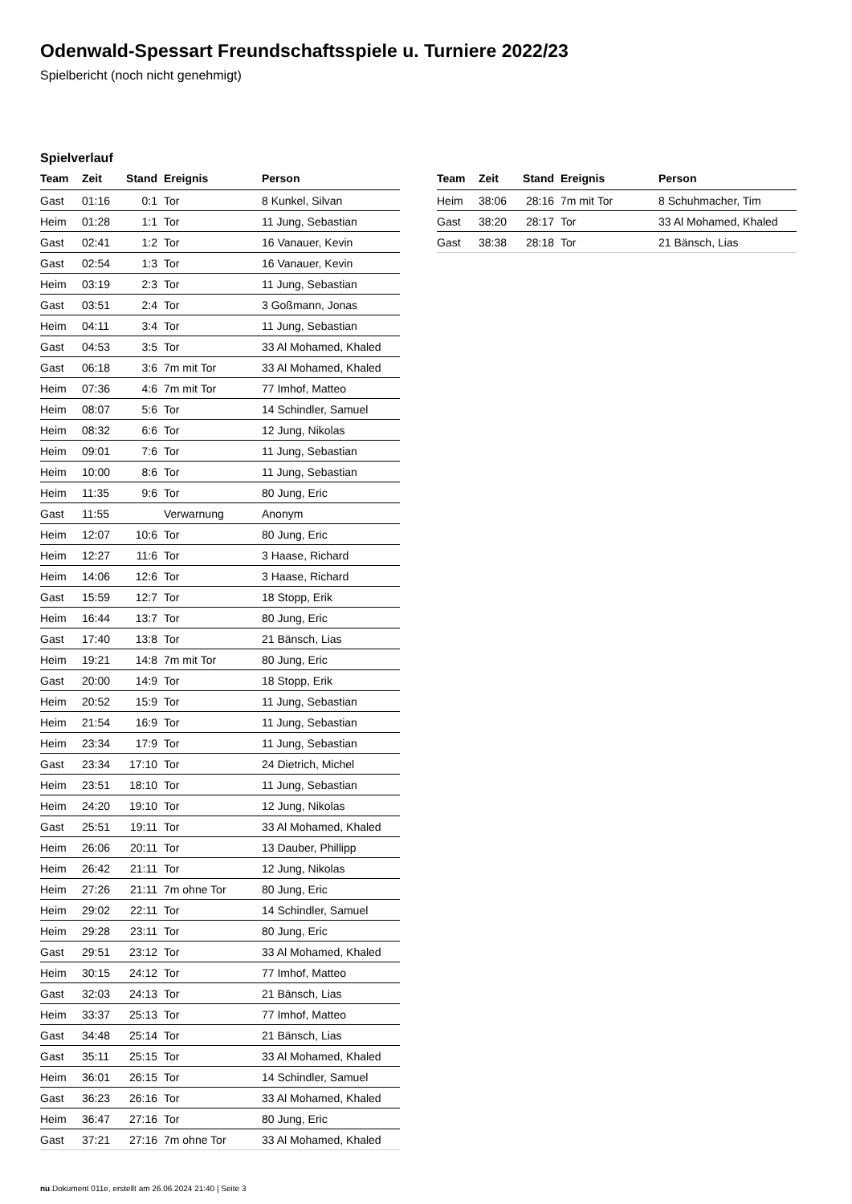Odenwald-Spessart Freundschaftsspiele u. Turniere 2022/23
Spielbericht (noch nicht genehmigt)
Spielverlauf
| Team | Zeit | Stand | Ereignis | Person |
| --- | --- | --- | --- | --- |
| Gast | 01:16 | 0:1 | Tor | 8 Kunkel, Silvan |
| Heim | 01:28 | 1:1 | Tor | 11 Jung, Sebastian |
| Gast | 02:41 | 1:2 | Tor | 16 Vanauer, Kevin |
| Gast | 02:54 | 1:3 | Tor | 16 Vanauer, Kevin |
| Heim | 03:19 | 2:3 | Tor | 11 Jung, Sebastian |
| Gast | 03:51 | 2:4 | Tor | 3 Goßmann, Jonas |
| Heim | 04:11 | 3:4 | Tor | 11 Jung, Sebastian |
| Gast | 04:53 | 3:5 | Tor | 33 Al Mohamed, Khaled |
| Gast | 06:18 | 3:6 | 7m mit Tor | 33 Al Mohamed, Khaled |
| Heim | 07:36 | 4:6 | 7m mit Tor | 77 Imhof, Matteo |
| Heim | 08:07 | 5:6 | Tor | 14 Schindler, Samuel |
| Heim | 08:32 | 6:6 | Tor | 12 Jung, Nikolas |
| Heim | 09:01 | 7:6 | Tor | 11 Jung, Sebastian |
| Heim | 10:00 | 8:6 | Tor | 11 Jung, Sebastian |
| Heim | 11:35 | 9:6 | Tor | 80 Jung, Eric |
| Gast | 11:55 | | Verwarnung | Anonym |
| Heim | 12:07 | 10:6 | Tor | 80 Jung, Eric |
| Heim | 12:27 | 11:6 | Tor | 3 Haase, Richard |
| Heim | 14:06 | 12:6 | Tor | 3 Haase, Richard |
| Gast | 15:59 | 12:7 | Tor | 18 Stopp, Erik |
| Heim | 16:44 | 13:7 | Tor | 80 Jung, Eric |
| Gast | 17:40 | 13:8 | Tor | 21 Bänsch, Lias |
| Heim | 19:21 | 14:8 | 7m mit Tor | 80 Jung, Eric |
| Gast | 20:00 | 14:9 | Tor | 18 Stopp, Erik |
| Heim | 20:52 | 15:9 | Tor | 11 Jung, Sebastian |
| Heim | 21:54 | 16:9 | Tor | 11 Jung, Sebastian |
| Heim | 23:34 | 17:9 | Tor | 11 Jung, Sebastian |
| Gast | 23:34 | 17:10 | Tor | 24 Dietrich, Michel |
| Heim | 23:51 | 18:10 | Tor | 11 Jung, Sebastian |
| Heim | 24:20 | 19:10 | Tor | 12 Jung, Nikolas |
| Gast | 25:51 | 19:11 | Tor | 33 Al Mohamed, Khaled |
| Heim | 26:06 | 20:11 | Tor | 13 Dauber, Phillipp |
| Heim | 26:42 | 21:11 | Tor | 12 Jung, Nikolas |
| Heim | 27:26 | 21:11 | 7m ohne Tor | 80 Jung, Eric |
| Heim | 29:02 | 22:11 | Tor | 14 Schindler, Samuel |
| Heim | 29:28 | 23:11 | Tor | 80 Jung, Eric |
| Gast | 29:51 | 23:12 | Tor | 33 Al Mohamed, Khaled |
| Heim | 30:15 | 24:12 | Tor | 77 Imhof, Matteo |
| Gast | 32:03 | 24:13 | Tor | 21 Bänsch, Lias |
| Heim | 33:37 | 25:13 | Tor | 77 Imhof, Matteo |
| Gast | 34:48 | 25:14 | Tor | 21 Bänsch, Lias |
| Gast | 35:11 | 25:15 | Tor | 33 Al Mohamed, Khaled |
| Heim | 36:01 | 26:15 | Tor | 14 Schindler, Samuel |
| Gast | 36:23 | 26:16 | Tor | 33 Al Mohamed, Khaled |
| Heim | 36:47 | 27:16 | Tor | 80 Jung, Eric |
| Gast | 37:21 | 27:16 | 7m ohne Tor | 33 Al Mohamed, Khaled |
| Team | Zeit | Stand | Ereignis | Person |
| --- | --- | --- | --- | --- |
| Heim | 38:06 | 28:16 | 7m mit Tor | 8 Schuhmacher, Tim |
| Gast | 38:20 | 28:17 | Tor | 33 Al Mohamed, Khaled |
| Gast | 38:38 | 28:18 | Tor | 21 Bänsch, Lias |
nu.Dokument 011e, erstellt am 26.06.2024 21:40 | Seite 3